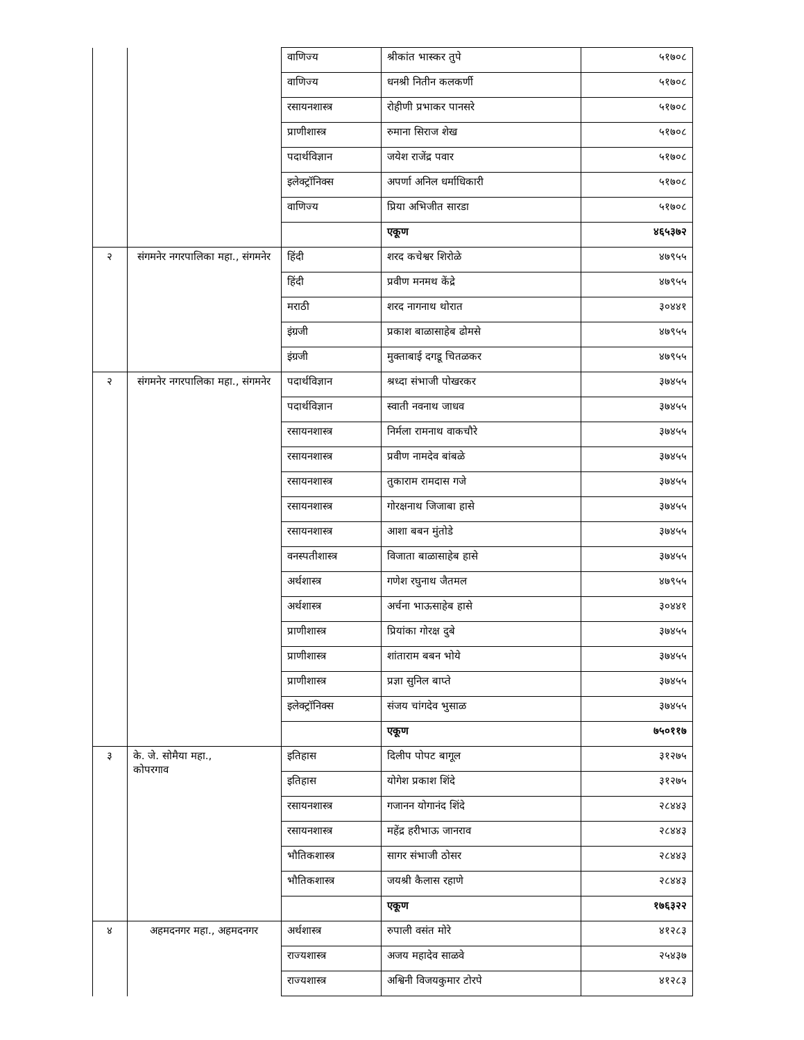| | | वाणिज्य | श्रीकांत भास्कर तुपे | ५१७०८ |
| | | वाणिज्य | धनश्री नितीन कलकर्णी | ५१७०८ |
| | | रसायनशास्त्र | रोहीणी प्रभाकर पानसरे | ५१७०८ |
| | | प्राणीशास्त्र | रुमाना सिराज शेख | ५१७०८ |
| | | पदार्थविज्ञान | जयेश राजेंद्र पवार | ५१७०८ |
| | | इलेक्ट्रॉनिक्स | अपर्णा अनिल धर्माधिकारी | ५१७०८ |
| | | वाणिज्य | प्रिया अभिजीत सारडा | ५१७०८ |
| | | | एकूण | ४६५३७२ |
| २ | संगमनेर नगरपालिका महा., संगमनेर | हिंदी | शरद कचेश्वर शिरोळे | ४७९५५ |
| | | हिंदी | प्रवीण मनमथ केंद्रे | ४७९५५ |
| | | मराठी | शरद नागनाथ थोरात | ३०४४१ |
| | | इंग्रजी | प्रकाश बाळासाहेब ढोमसे | ४७९५५ |
| | | इंग्रजी | मुक्ताबाई दगडू चितळकर | ४७९५५ |
| २ | संगमनेर नगरपालिका महा., संगमनेर | पदार्थविज्ञान | श्रध्दा संभाजी पोखरकर | ३७४५५ |
| | | पदार्थविज्ञान | स्वाती नवनाथ जाधव | ३७४५५ |
| | | रसायनशास्त्र | निर्मला रामनाथ वाकचौरे | ३७४५५ |
| | | रसायनशास्त्र | प्रवीण नामदेव बांबळे | ३७४५५ |
| | | रसायनशास्त्र | तुकाराम रामदास गजे | ३७४५५ |
| | | रसायनशास्त्र | गोरक्षनाथ जिजाबा हासे | ३७४५५ |
| | | रसायनशास्त्र | आशा बबन मुंतोडे | ३७४५५ |
| | | वनस्पतीशास्त्र | विजाता बाळासाहेब हासे | ३७४५५ |
| | | अर्थशास्त्र | गणेश रघुनाथ जैतमल | ४७९५५ |
| | | अर्थशास्त्र | अर्चना भाऊसाहेब हासे | ३०४४१ |
| | | प्राणीशास्त्र | प्रियांका गोरक्ष दुबे | ३७४५५ |
| | | प्राणीशास्त्र | शांताराम बबन भोये | ३७४५५ |
| | | प्राणीशास्त्र | प्रज्ञा सुनिल बाप्ते | ३७४५५ |
| | | इलेक्ट्रॉनिक्स | संजय चांगदेव भुसाळ | ३७४५५ |
| | | | एकूण | ७५०११७ |
| ३ | के. जे. सोमैया महा., कोपरगाव | इतिहास | दिलीप पोपट बागूल | ३१२७५ |
| | | इतिहास | योगेश प्रकाश शिंदे | ३१२७५ |
| | | रसायनशास्त्र | गजानन योगानंद शिंदे | २८४४३ |
| | | रसायनशास्त्र | महेंद्र हरीभाऊ जानराव | २८४४३ |
| | | भौतिकशास्त्र | सागर संभाजी ठोसर | २८४४३ |
| | | भौतिकशास्त्र | जयश्री कैलास रहाणे | २८४४३ |
| | | | एकूण | १७६३२२ |
| ४ | अहमदनगर महा., अहमदनगर | अर्थशास्त्र | रुपाली वसंत मोरे | ४१२८३ |
| | | राज्यशास्त्र | अजय महादेव साळवे | २५४३७ |
| | | राज्यशास्त्र | अश्विनी विजयकुमार टोरपे | ४१२८३ |